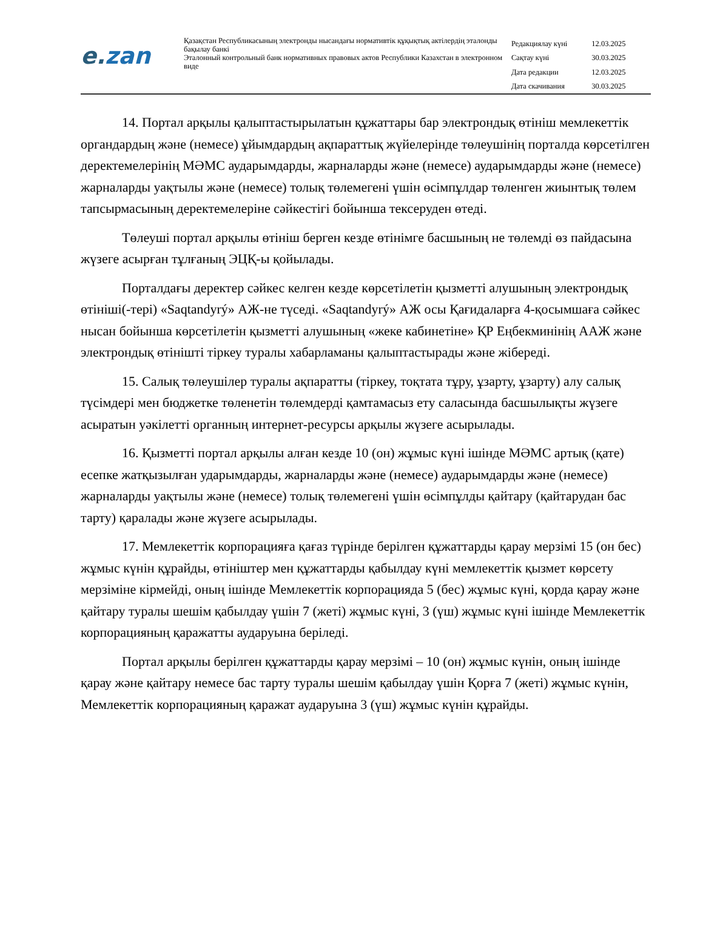e.zan
Қазақстан Республикасының электронды нысандағы нормативтік құқықтық актілердің эталонды бақылау банкі
Эталонный контрольный банк нормативных правовых актов Республики Казахстан в электронном виде
| Редакциялау күні | 12.03.2025 |
| Сақтау күні | 30.03.2025 |
| Дата редакции | 12.03.2025 |
| Дата скачивания | 30.03.2025 |
14. Портал арқылы қалыптастырылатын құжаттары бар электрондық өтініш мемлекеттік органдардың және (немесе) ұйымдардың ақпараттық жүйелерінде төлеушінің порталда көрсетілген деректемелерінің МӘМС аударымдарды, жарналарды және (немесе) аударымдарды және (немесе) жарналарды уақтылы және (немесе) толық төлемегені үшін өсімпұлдар төленген жиынтық төлем тапсырмасының деректемелеріне сәйкестігі бойынша тексеруден өтеді.
Төлеуші портал арқылы өтініш берген кезде өтінімге басшының не төлемді өз пайдасына жүзеге асырған тұлғаның ЭЦҚ-ы қойылады.
Порталдағы деректер сәйкес келген кезде көрсетілетін қызметті алушының электрондық өтініші(-тері) «Saqtandyrý» АЖ-не түседі. «Saqtandyrý» АЖ осы Қағидаларға 4-қосымшаға сәйкес нысан бойынша көрсетілетін қызметті алушының «жеке кабинетіне» ҚР Еңбекминінің ААЖ және электрондық өтінішті тіркеу туралы хабарламаны қалыптастырады және жібереді.
15. Салық төлеушілер туралы ақпаратты (тіркеу, тоқтата тұру, ұзарту, ұзарту) алу салық түсімдері мен бюджетке төленетін төлемдерді қамтамасыз ету саласында басшылықты жүзеге асыратын уәкілетті органның интернет-ресурсы арқылы жүзеге асырылады.
16. Қызметті портал арқылы алған кезде 10 (он) жұмыс күні ішінде МӘМС артық (қате) есепке жатқызылған ударымдарды, жарналарды және (немесе) аударымдарды және (немесе) жарналарды уақтылы және (немесе) толық төлемегені үшін өсімпұлды қайтару (қайтарудан бас тарту) қаралады және жүзеге асырылады.
17. Мемлекеттік корпорацияға қағаз түрінде берілген құжаттарды қарау мерзімі 15 (он бес) жұмыс күнін құрайды, өтініштер мен құжаттарды қабылдау күні мемлекеттік қызмет көрсету мерзіміне кірмейді, оның ішінде Мемлекеттік корпорацияда 5 (бес) жұмыс күні, қорда қарау және қайтару туралы шешім қабылдау үшін 7 (жеті) жұмыс күні, 3 (үш) жұмыс күні ішінде Мемлекеттік корпорацияның қаражатты аударуына беріледі.
Портал арқылы берілген құжаттарды қарау мерзімі – 10 (он) жұмыс күнін, оның ішінде қарау және қайтару немесе бас тарту туралы шешім қабылдау үшін Қорға 7 (жеті) жұмыс күнін, Мемлекеттік корпорацияның қаражат аударуына 3 (үш) жұмыс күнін құрайды.